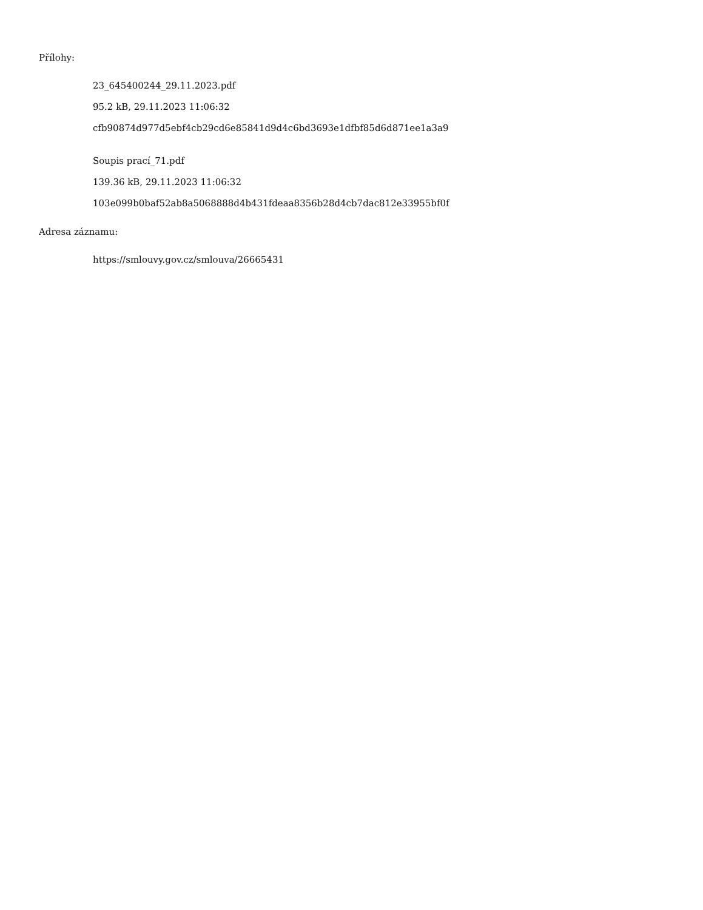Přílohy:
23_645400244_29.11.2023.pdf
95.2 kB, 29.11.2023 11:06:32
cfb90874d977d5ebf4cb29cd6e85841d9d4c6bd3693e1dfbf85d6d871ee1a3a9
Soupis prací_71.pdf
139.36 kB, 29.11.2023 11:06:32
103e099b0baf52ab8a5068888d4b431fdeaa8356b28d4cb7dac812e33955bf0f
Adresa záznamu:
https://smlouvy.gov.cz/smlouva/26665431